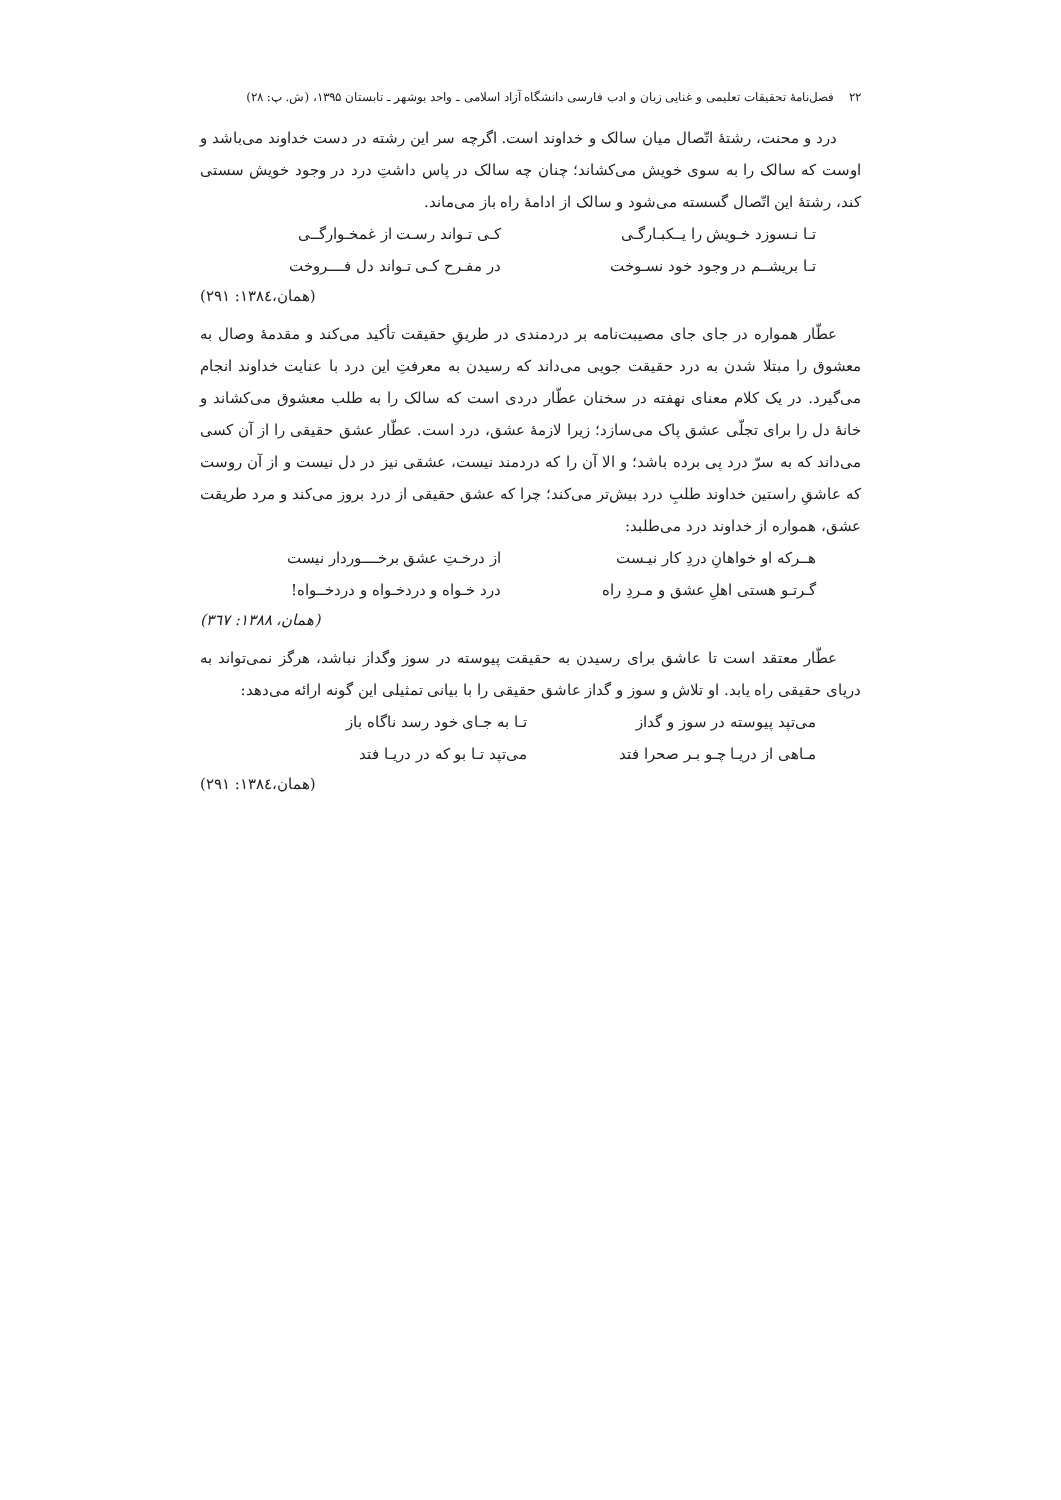۲۲ فصل‌نامهٔ تحقیقات تعلیمی و غنایی زبان و ادب فارسی دانشگاه آزاد اسلامی ـ واحد بوشهر ـ تابستان ۱۳۹۵، (ش. پ: ۲۸)
درد و محنت، رشتهٔ اتّصال میان سالک و خداوند است. اگرچه سر این رشته در دست خداوند می‌باشد و اوست که سالک را به سوی خویش می‌کشاند؛ چنان چه سالک در پاس داشتِ درد در وجود خویش سستی کند، رشتهٔ این اتّصال گسسته می‌شود و سالک از ادامهٔ راه باز می‌ماند.
تـا نـسوزد خـویش را یــکبـارگـی کـی تـواند رسـت از غمخـوارگــی
تـا بریشــم در وجود خود نسـوخت در مفـرح کـی تـواند دل فــــروخت
(همان،۱۳۸٤: ۲۹۱)
عطّار همواره در جای جای مصیبت‌نامه بر دردمندی در طریقِ حقیقت تأکید می‌کند و مقدمهٔ وصال به معشوق را مبتلا شدن به درد حقیقت جویی می‌داند که رسیدن به معرفتِ این درد با عنایت خداوند انجام می‌گیرد. در یک کلام معنای نهفته در سخنان عطّار دردی است که سالک را به طلب معشوق می‌کشاند و خانهٔ دل را برای تجلّی عشق پاک می‌سازد؛ زیرا لازمهٔ عشق، درد است. عطّار عشق حقیقی را از آن کسی می‌داند که به سرّ درد پی برده باشد؛ و الا آن را که دردمند نیست، عشقی نیز در دل نیست و از آن روست که عاشقِ راستین خداوند طلبِ درد بیش‌تر می‌کند؛ چرا که عشق حقیقی از درد بروز می‌کند و مرد طریقت عشق، همواره از خداوند درد می‌طلبد:
هــرکه او خواهانِ دردِ کار نیـست از درخـتِ عشق برخــــوردار نیست
گـرتـو هستی اهلِ عشق و مـردِ راه درد خـواه و دردخـواه و دردخــواه!
(همان، ۱۳۸۸: ۳٦۷)
عطّار معتقد است تا عاشق برای رسیدن به حقیقت پیوسته در سوز وگداز نباشد، هرگز نمی‌تواند به دریای حقیقی راه یابد. او تلاش و سوز و گداز عاشق حقیقی را با بیانی تمثیلی این گونه ارائه می‌دهد:
می‌تپد پیوسته در سوز و گداز تـا به جـای خود رسد ناگاه باز
مـاهی از دریـا چـو بـر صحرا فتد می‌تپد تـا بو که در دریـا فتد
(همان،۱۳۸٤: ۲۹۱)